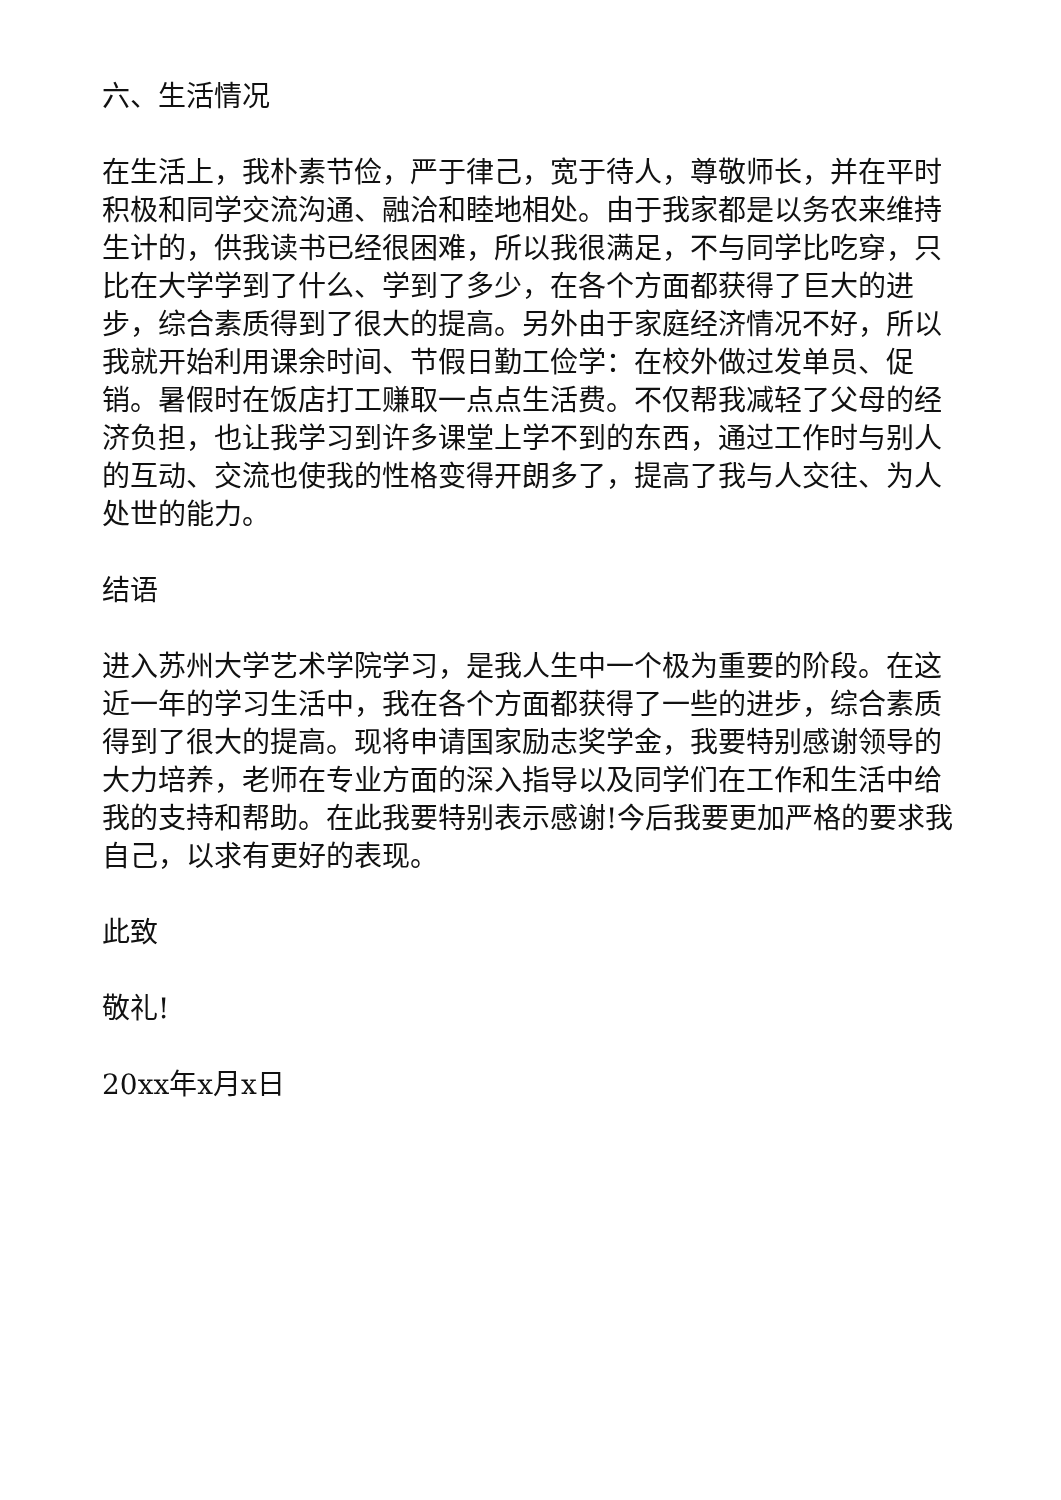六、生活情况
在生活上，我朴素节俭，严于律己，宽于待人，尊敬师长，并在平时积极和同学交流沟通、融洽和睦地相处。由于我家都是以务农来维持生计的，供我读书已经很困难，所以我很满足，不与同学比吃穿，只比在大学学到了什么、学到了多少，在各个方面都获得了巨大的进步，综合素质得到了很大的提高。另外由于家庭经济情况不好，所以我就开始利用课余时间、节假日勤工俭学：在校外做过发单员、促销。暑假时在饭店打工赚取一点点生活费。不仅帮我减轻了父母的经济负担，也让我学习到许多课堂上学不到的东西，通过工作时与别人的互动、交流也使我的性格变得开朗多了，提高了我与人交往、为人处世的能力。
结语
进入苏州大学艺术学院学习，是我人生中一个极为重要的阶段。在这近一年的学习生活中，我在各个方面都获得了一些的进步，综合素质得到了很大的提高。现将申请国家励志奖学金，我要特别感谢领导的大力培养，老师在专业方面的深入指导以及同学们在工作和生活中给我的支持和帮助。在此我要特别表示感谢!今后我要更加严格的要求我自己，以求有更好的表现。
此致
敬礼!
20xx年x月x日